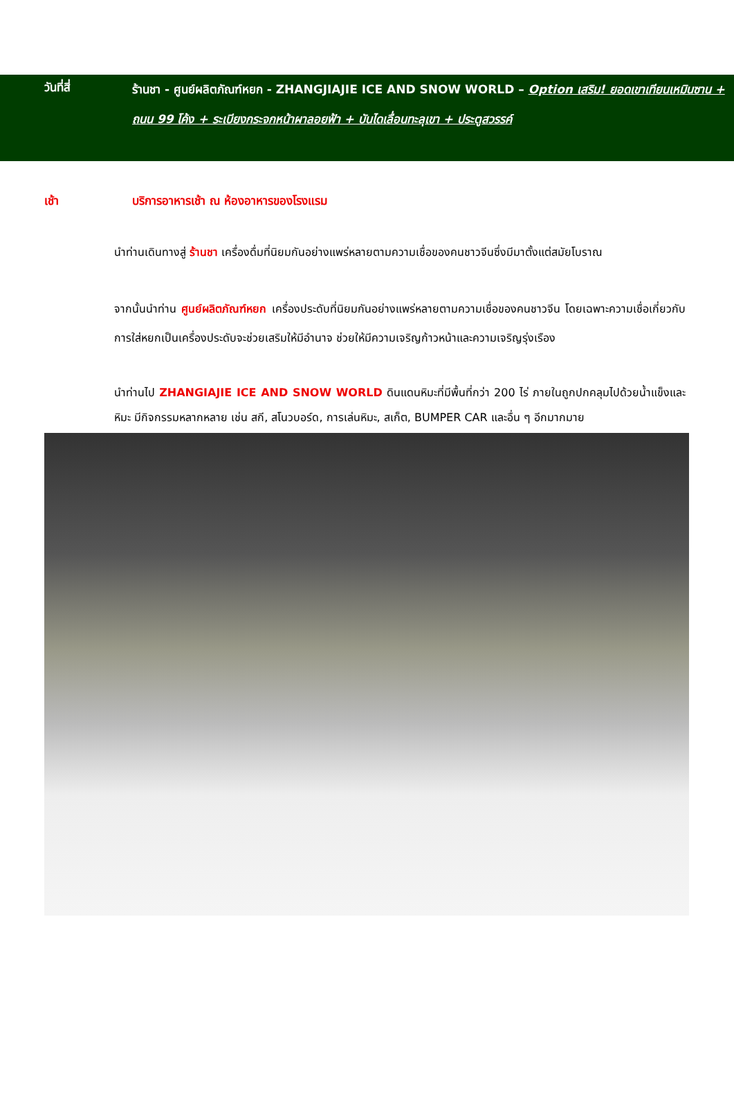วันที่สี่
ร้านชา - ศูนย์ผลิตภัณฑ์หยก - ZHANGJIAJIE ICE AND SNOW WORLD – Option เสริม! ยอดเขาเทียนเหมินซาน + ถนน 99 โค้ง + ระเบียงกระจกหน้าผาลอยฟ้า + บันไดเลื่อนทะลุเขา + ประตูสวรรค์
เช้า บริการอาหารเช้า ณ ห้องอาหารของโรงแรม
นำท่านเดินทางสู่ ร้านชา เครื่องดื่มที่นิยมกันอย่างแพร่หลายตามความเชื่อของคนชาวจีนซึ่งมีมาตั้งแต่สมัยโบราณ
จากนั้นนำท่าน ศูนย์ผลิตภัณฑ์หยก เครื่องประดับที่นิยมกันอย่างแพร่หลายตามความเชื่อของคนชาวจีน โดยเฉพาะความเชื่อเกี่ยวกับการใส่หยกเป็นเครื่องประดับจะช่วยเสริมให้มีอำนาจ ช่วยให้มีความเจริญก้าวหน้าและความเจริญรุ่งเรือง
นำท่านไป ZHANGIAJIE ICE AND SNOW WORLD ดินแดนหิมะที่มีพื้นที่กว่า 200 ไร่ ภายในถูกปกคลุมไปด้วยน้ำแข็งและหิมะ มีกิจกรรมหลากหลาย เช่น สกี, สโนวบอร์ด, การเล่นหิมะ, สเก็ต, BUMPER CAR และอื่น ๆ อีกมากมาย